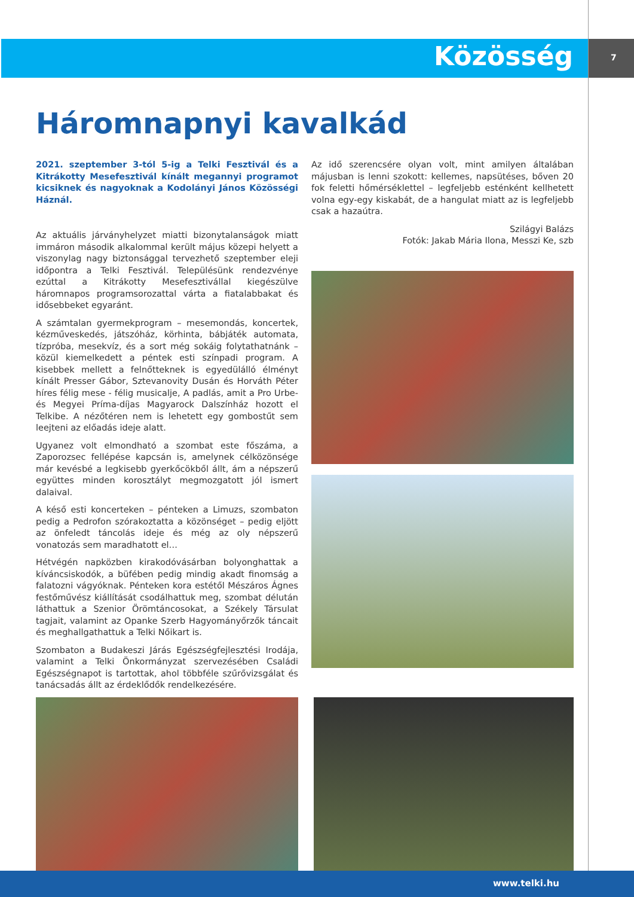Közösség 7
Háromnapnyi kavalkád
2021. szeptember 3-tól 5-ig a Telki Fesztivál és a Kitrákotty Mesefesztivál kínált megannyi programot kicsiknek és nagyoknak a Kodolányi János Közösségi Háznál.
Az aktuális járványhelyzet miatti bizonytalanságok miatt immáron második alkalommal került május közepi helyett a viszonylag nagy biztonsággal tervezhető szeptember eleji időpontra a Telki Fesztivál. Településünk rendezvénye ezúttal a Kitrákotty Mesefesztivállal kiegészülve háromnapos programsorozattal várta a fiatalabbakat és idősebbeket egyaránt.
A számtalan gyermekprogram – mesemondás, koncertek, kézműveskedés, játszóház, körhinta, bábjáték automata, tízpróba, mesekvíz, és a sort még sokáig folytathatnánk – közül kiemelkedett a péntek esti színpadi program. A kisebbek mellett a felnőtteknek is egyedülálló élményt kínált Presser Gábor, Sztevanovity Dusán és Horváth Péter híres félig mese - félig musicalje, A padlás, amit a Pro Urbe- és Megyei Príma-díjas Magyarock Dalszínház hozott el Telkibe. A nézőtéren nem is lehetett egy gombostűt sem leejteni az előadás ideje alatt.
Ugyanez volt elmondható a szombat este főszáma, a Zaporozsec fellépése kapcsán is, amelynek célközönsége már kevésbé a legkisebb gyerkőcökből állt, ám a népszerű együttes minden korosztályt megmozgatott jól ismert dalaival.
A késő esti koncerteken – pénteken a Limuzs, szombaton pedig a Pedrofon szórakoztatta a közönséget – pedig eljött az önfeledt táncolás ideje és még az oly népszerű vonatozás sem maradhatott el…
Hétvégén napközben kirakodóvásárban bolyonghattak a kíváncsiskodók, a büfében pedig mindig akadt finomság a falatozni vágyóknak. Pénteken kora estétől Mészáros Ágnes festőművész kiállítását csodálhattuk meg, szombat délután láthattuk a Szenior Örömtáncosokat, a Székely Társulat tagjait, valamint az Opanke Szerb Hagyományőrzők táncait és meghallgathattuk a Telki Nőikart is.
Szombaton a Budakeszi Járás Egészségfejlesztési Irodája, valamint a Telki Önkormányzat szervezésében Családi Egészségnapot is tartottak, ahol többféle szűrővizsgálat és tanácsadás állt az érdeklődők rendelkezésére.
Az idő szerencsére olyan volt, mint amilyen általában májusban is lenni szokott: kellemes, napsütéses, bőven 20 fok feletti hőmérséklettel – legfeljebb esténként kellhetett volna egy-egy kiskabát, de a hangulat miatt az is legfeljebb csak a hazaútra.
Szilágyi Balázs
Fotók: Jakab Mária Ilona, Messzi Ke, szb
www.telki.hu